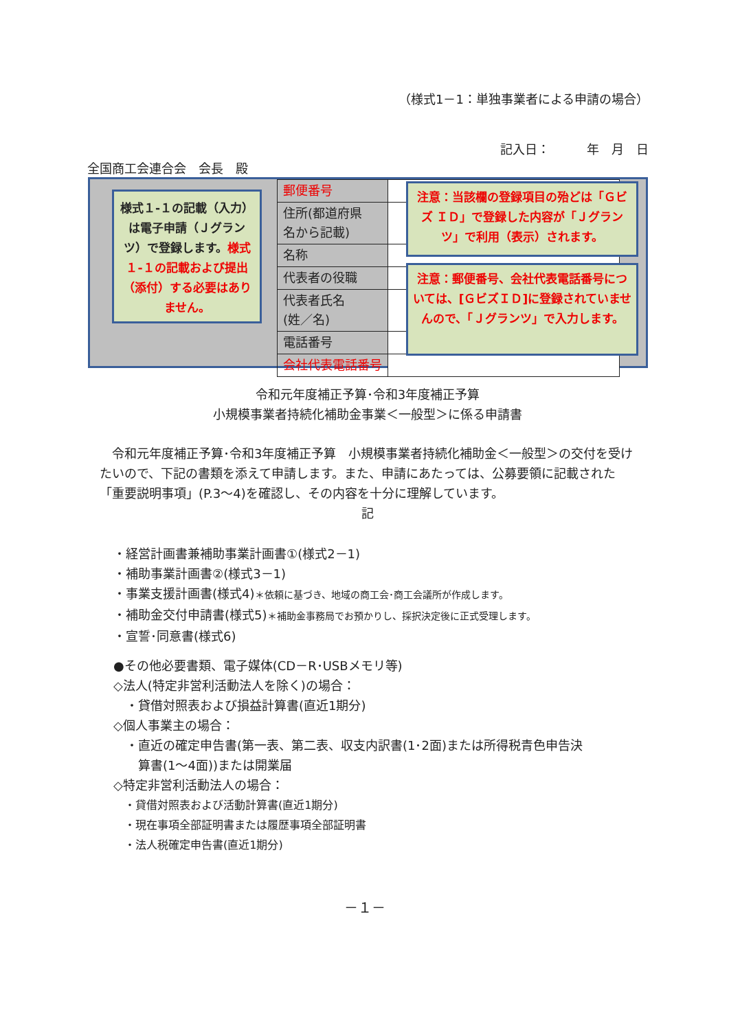（様式1－1：単独事業者による申請の場合）
記入日：　　　年　月　日
全国商工会連合会　会長　殿
様式１-１の記載（入力）は電子申請（Ｊグランツ）で登録します。様式１-１の記載および提出（添付）する必要はありません。
| 郵便番号 | |
| 住所(都道府県 名から記載) | |
| 名称 | |
| 代表者の役職 | |
| 代表者氏名 (姓／名) | |
| 電話番号 | |
| 会社代表電話番号 | |
注意：当該欄の登録項目の殆どは「Ｇビズ ＩＤ」で登録した内容が「Ｊグランツ」で利用（表示）されます。
注意：郵便番号、会社代表電話番号については、[ＧビズＩＤ]に登録されていませんので、「Ｊグランツ」で入力します。
令和元年度補正予算･令和3年度補正予算
小規模事業者持続化補助金事業＜一般型＞に係る申請書
令和元年度補正予算･令和3年度補正予算　小規模事業者持続化補助金＜一般型＞の交付を受けたいので、下記の書類を添えて申請します。また、申請にあたっては、公募要領に記載された「重要説明事項」(P.3～4)を確認し、その内容を十分に理解しています。
記
・経営計画書兼補助事業計画書①(様式2－1)
・補助事業計画書②(様式3－1)
・事業支援計画書(様式4)＊依頼に基づき、地域の商工会･商工会議所が作成します。
・補助金交付申請書(様式5)＊補助金事務局でお預かりし、採択決定後に正式受理します。
・宣誓･同意書(様式6)
●その他必要書類、電子媒体(CD－R･USBメモリ等)
◇法人(特定非営利活動法人を除く)の場合：
　・貸借対照表および損益計算書(直近1期分)
◇個人事業主の場合：
　・直近の確定申告書(第一表、第二表、収支内訳書(1･2面)または所得税青色申告決
　　算書(1～4面))または開業届
◇特定非営利活動法人の場合：
　・貸借対照表および活動計算書(直近1期分)
　・現在事項全部証明書または履歴事項全部証明書
　・法人税確定申告書(直近1期分)
－１－